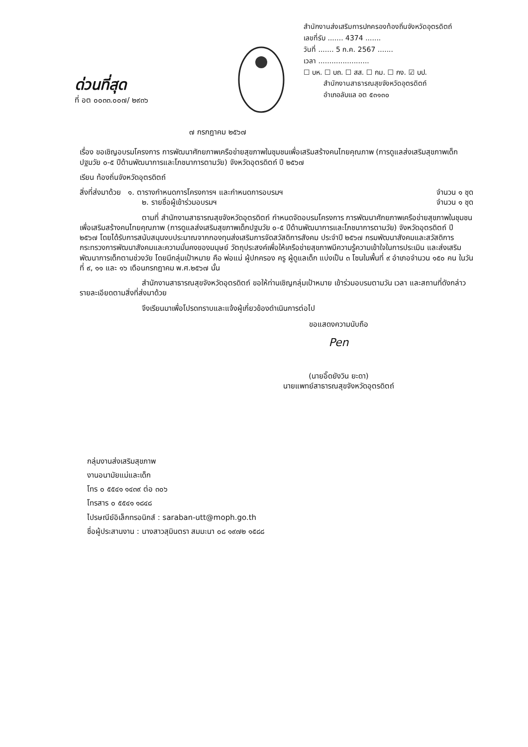ด่วนที่สุด
ที่ อต ๐๐๓๓.๐๐๗/ ๒๙๓๖
สำนักงานส่งเสริมการปกครองท้องถิ่นจังหวัดอุตรดิตถ์
เลขที่รับ ....... 4374 .......
วันที่ ....... 5 ก.ค. 2567 .......
เวลา .......................
☐ บห. ☐ บถ. ☐ สส. ☐ กม. ☐ กง. ☑ บป.
สำนักงานสาธารณสุขจังหวัดอุตรดิตถ์
อำเภอลับแล อต ๕๓๑๓๐
๗ กรกฎาคม ๒๕๖๗
เรื่อง ขอเชิญอบรมโครงการ การพัฒนาศักยภาพเครือข่ายสุขภาพในชุมชนเพื่อเสริมสร้างคนไทยคุณภาพ (การดูแลส่งเสริมสุขภาพเด็กปฐมวัย ๐-๕ ปีด้านพัฒนาการและโภชนาการตามวัย) จังหวัดอุตรดิตถ์ ปี ๒๕๖๗
เรียน ท้องถิ่นจังหวัดอุตรดิตถ์
สิ่งที่ส่งมาด้วย ๑. ตารางกำหนดการโครงการฯ และกำหนดการอบรมฯ จำนวน ๑ ชุด
๒. รายชื่อผู้เข้าร่วมอบรมฯ จำนวน ๑ ชุด
ตามที่ สำนักงานสาธารณสุขจังหวัดอุตรดิตถ์ กำหนดจัดอบรมโครงการ การพัฒนาศักยภาพเครือข่ายสุขภาพในชุมชนเพื่อเสริมสร้างคนไทยคุณภาพ (การดูแลส่งเสริมสุขภาพเด็กปฐมวัย ๐-๕ ปีด้านพัฒนาการและโภชนาการตามวัย) จังหวัดอุตรดิตถ์ ปี ๒๕๖๗ โดยได้รับการสนับสนุนงบประมาณจากกองทุนส่งเสริมการจัดสวัสดิการสังคม ประจำปี ๒๕๖๗ กรมพัฒนาสังคมและสวัสดิการ กระทรวงการพัฒนาสังคมและความมั่นคงของมนุษย์ วัตถุประสงค์เพื่อให้เครือข่ายสุขภาพมีความรู้ความเข้าใจในการประเมิน และส่งเสริมพัฒนาการเด็กตามช่วงวัย โดยมีกลุ่มเป้าหมาย คือ พ่อแม่ ผู้ปกครอง ครู ผู้ดูแลเด็ก แบ่งเป็น ๓ โซนในพื้นที่ ๙ อำเภอจำนวน ๑๕๐ คน ในวันที่ ๙, ๑๑ และ ๑๖ เดือนกรกฎาคม พ.ศ.๒๕๖๗ นั้น
สำนักงานสาธารณสุขจังหวัดอุตรดิตถ์ ขอให้ท่านเชิญกลุ่มเป้าหมาย เข้าร่วมอบรมตามวัน เวลา และสถานที่ดังกล่าว รายละเอียดตามสิ่งที่ส่งมาด้วย
จึงเรียนมาเพื่อโปรดทราบและแจ้งผู้เกี่ยวข้องดำเนินการต่อไป
ขอแสดงความนับถือ
Pen
(นายอิ๊ดยังวิน ยะดา)
นายแพทย์สาธารณสุขจังหวัดอุตรดิตถ์
กลุ่มงานส่งเสริมสุขภาพ
งานอนามัยแม่และเด็ก
โทร ๐ ๕๕๔๑ ๑๔๓๙ ต่อ ๓๐๖
โทรสาร ๐ ๕๕๔๑ ๑๘๔๘
ไปรษณีย์อิเล็กทรอนิกส์ : saraban-utt@moph.go.th
ชื่อผู้ประสานงาน : นางสาวสุมินตรา สมมะนา ๐๘ ๑๙๗๒ ๑๕๘๘